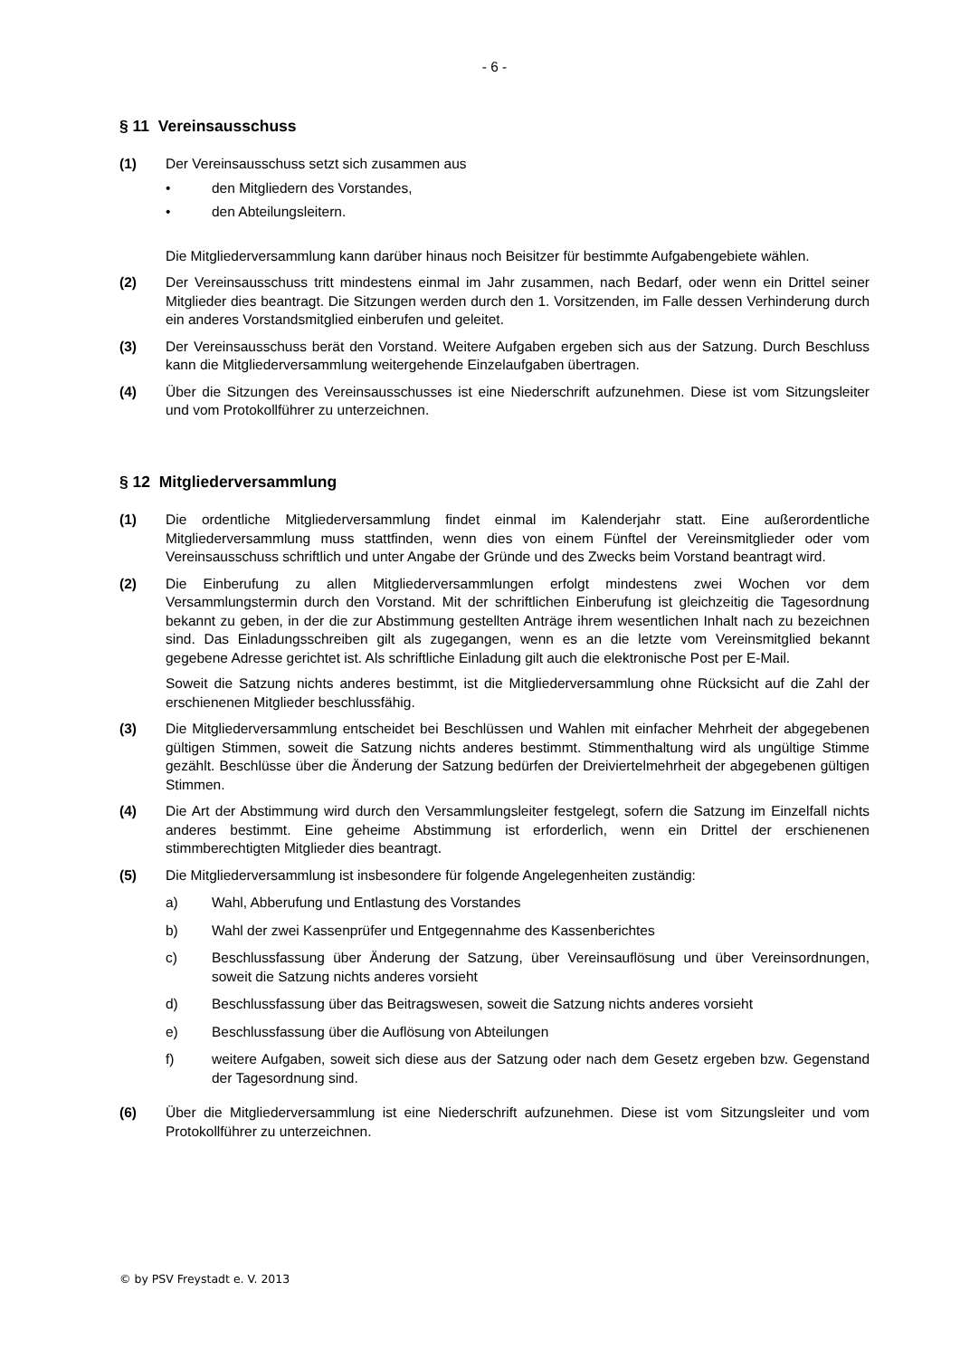- 6 -
§ 11 Vereinsausschuss
(1) Der Vereinsausschuss setzt sich zusammen aus
• den Mitgliedern des Vorstandes,
• den Abteilungsleitern.
Die Mitgliederversammlung kann darüber hinaus noch Beisitzer für bestimmte Aufgabengebiete wählen.
(2) Der Vereinsausschuss tritt mindestens einmal im Jahr zusammen, nach Bedarf, oder wenn ein Drittel seiner Mitglieder dies beantragt. Die Sitzungen werden durch den 1. Vorsitzenden, im Falle dessen Verhinderung durch ein anderes Vorstandsmitglied einberufen und geleitet.
(3) Der Vereinsausschuss berät den Vorstand. Weitere Aufgaben ergeben sich aus der Satzung. Durch Beschluss kann die Mitgliederversammlung weitergehende Einzelaufgaben übertragen.
(4) Über die Sitzungen des Vereinsausschusses ist eine Niederschrift aufzunehmen. Diese ist vom Sitzungsleiter und vom Protokollführer zu unterzeichnen.
§ 12 Mitgliederversammlung
(1) Die ordentliche Mitgliederversammlung findet einmal im Kalenderjahr statt. Eine außerordentliche Mitgliederversammlung muss stattfinden, wenn dies von einem Fünftel der Vereinsmitglieder oder vom Vereinsausschuss schriftlich und unter Angabe der Gründe und des Zwecks beim Vorstand beantragt wird.
(2) Die Einberufung zu allen Mitgliederversammlungen erfolgt mindestens zwei Wochen vor dem Versammlungstermin durch den Vorstand. Mit der schriftlichen Einberufung ist gleichzeitig die Tagesordnung bekannt zu geben, in der die zur Abstimmung gestellten Anträge ihrem wesentlichen Inhalt nach zu bezeichnen sind. Das Einladungsschreiben gilt als zugegangen, wenn es an die letzte vom Vereinsmitglied bekannt gegebene Adresse gerichtet ist. Als schriftliche Einladung gilt auch die elektronische Post per E-Mail.
Soweit die Satzung nichts anderes bestimmt, ist die Mitgliederversammlung ohne Rücksicht auf die Zahl der erschienenen Mitglieder beschlussfähig.
(3) Die Mitgliederversammlung entscheidet bei Beschlüssen und Wahlen mit einfacher Mehrheit der abgegebenen gültigen Stimmen, soweit die Satzung nichts anderes bestimmt. Stimmenthaltung wird als ungültige Stimme gezählt. Beschlüsse über die Änderung der Satzung bedürfen der Dreiviertelmehrheit der abgegebenen gültigen Stimmen.
(4) Die Art der Abstimmung wird durch den Versammlungsleiter festgelegt, sofern die Satzung im Einzelfall nichts anderes bestimmt. Eine geheime Abstimmung ist erforderlich, wenn ein Drittel der erschienenen stimmberechtigten Mitglieder dies beantragt.
(5) Die Mitgliederversammlung ist insbesondere für folgende Angelegenheiten zuständig:
a) Wahl, Abberufung und Entlastung des Vorstandes
b) Wahl der zwei Kassenprüfer und Entgegennahme des Kassenberichtes
c) Beschlussfassung über Änderung der Satzung, über Vereinsauflösung und über Vereinsordnungen, soweit die Satzung nichts anderes vorsieht
d) Beschlussfassung über das Beitragswesen, soweit die Satzung nichts anderes vorsieht
e) Beschlussfassung über die Auflösung von Abteilungen
f) weitere Aufgaben, soweit sich diese aus der Satzung oder nach dem Gesetz ergeben bzw. Gegenstand der Tagesordnung sind.
(6) Über die Mitgliederversammlung ist eine Niederschrift aufzunehmen. Diese ist vom Sitzungsleiter und vom Protokollführer zu unterzeichnen.
© by PSV Freystadt e. V. 2013